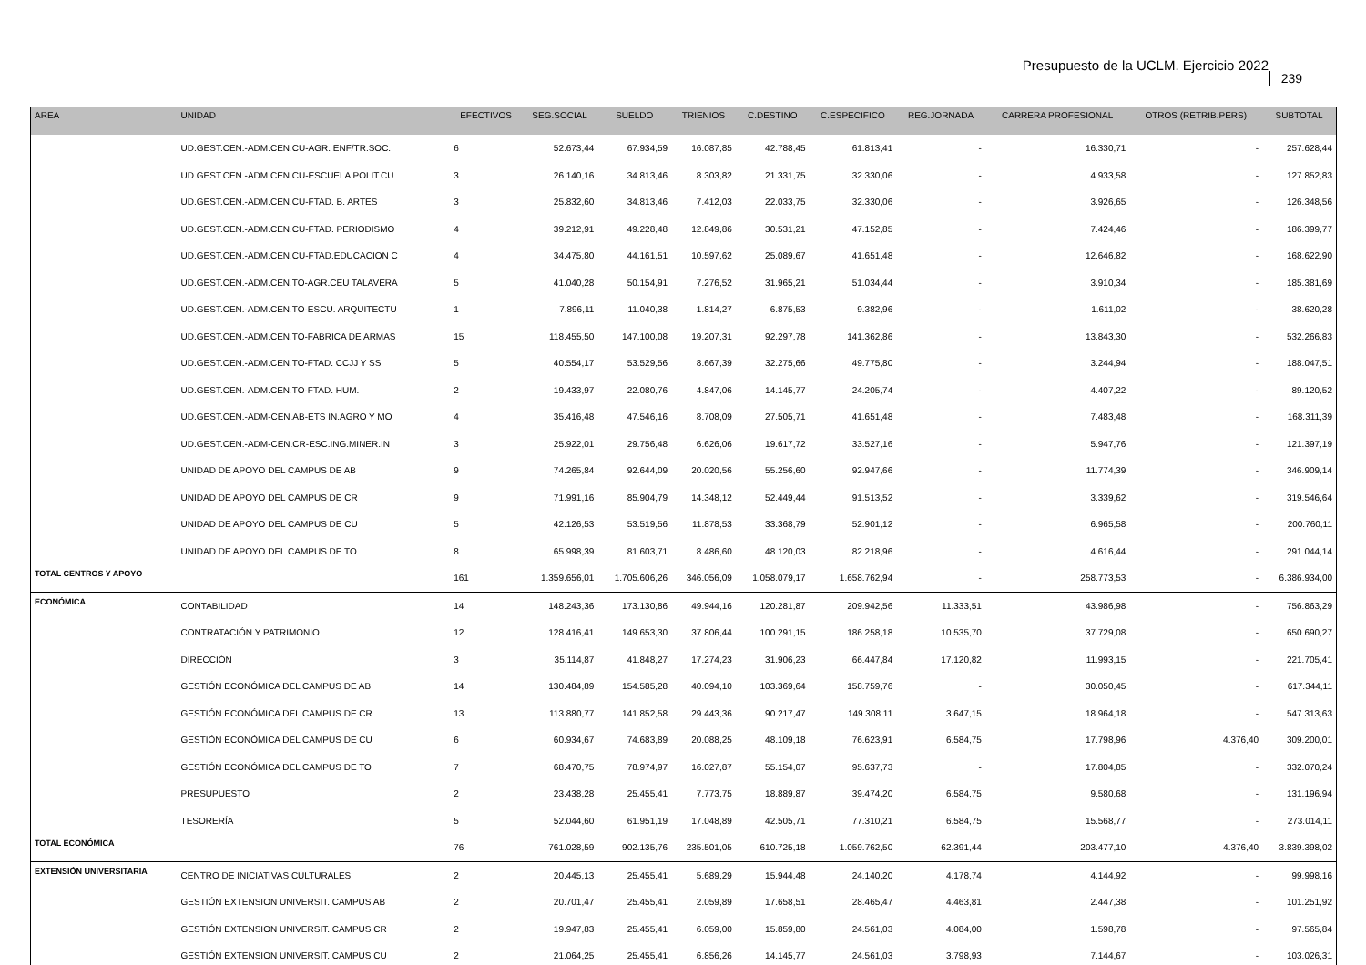Presupuesto de la UCLM. Ejercicio 2022
239
| AREA | UNIDAD | EFECTIVOS | SEG.SOCIAL | SUELDO | TRIENIOS | C.DESTINO | C.ESPECIFICO | REG.JORNADA | CARRERA PROFESIONAL | OTROS (RETRIB.PERS) | SUBTOTAL |
| --- | --- | --- | --- | --- | --- | --- | --- | --- | --- | --- | --- |
| | UD.GEST.CEN.-ADM.CEN.CU-AGR. ENF/TR.SOC. | 6 | 52.673,44 | 67.934,59 | 16.087,85 | 42.788,45 | 61.813,41 | - | 16.330,71 | - | 257.628,44 |
| | UD.GEST.CEN.-ADM.CEN.CU-ESCUELA POLIT.CU | 3 | 26.140,16 | 34.813,46 | 8.303,82 | 21.331,75 | 32.330,06 | - | 4.933,58 | - | 127.852,83 |
| | UD.GEST.CEN.-ADM.CEN.CU-FTAD. B. ARTES | 3 | 25.832,60 | 34.813,46 | 7.412,03 | 22.033,75 | 32.330,06 | - | 3.926,65 | - | 126.348,56 |
| | UD.GEST.CEN.-ADM.CEN.CU-FTAD. PERIODISMO | 4 | 39.212,91 | 49.228,48 | 12.849,86 | 30.531,21 | 47.152,85 | - | 7.424,46 | - | 186.399,77 |
| | UD.GEST.CEN.-ADM.CEN.CU-FTAD.EDUCACION C | 4 | 34.475,80 | 44.161,51 | 10.597,62 | 25.089,67 | 41.651,48 | - | 12.646,82 | - | 168.622,90 |
| | UD.GEST.CEN.-ADM.CEN.TO-AGR.CEU TALAVERA | 5 | 41.040,28 | 50.154,91 | 7.276,52 | 31.965,21 | 51.034,44 | - | 3.910,34 | - | 185.381,69 |
| | UD.GEST.CEN.-ADM.CEN.TO-ESCU. ARQUITECTU | 1 | 7.896,11 | 11.040,38 | 1.814,27 | 6.875,53 | 9.382,96 | - | 1.611,02 | - | 38.620,28 |
| | UD.GEST.CEN.-ADM.CEN.TO-FABRICA DE ARMAS | 15 | 118.455,50 | 147.100,08 | 19.207,31 | 92.297,78 | 141.362,86 | - | 13.843,30 | - | 532.266,83 |
| | UD.GEST.CEN.-ADM.CEN.TO-FTAD. CCJJ Y SS | 5 | 40.554,17 | 53.529,56 | 8.667,39 | 32.275,66 | 49.775,80 | - | 3.244,94 | - | 188.047,51 |
| | UD.GEST.CEN.-ADM.CEN.TO-FTAD. HUM. | 2 | 19.433,97 | 22.080,76 | 4.847,06 | 14.145,77 | 24.205,74 | - | 4.407,22 | - | 89.120,52 |
| | UD.GEST.CEN.-ADM-CEN.AB-ETS IN.AGRO Y MO | 4 | 35.416,48 | 47.546,16 | 8.708,09 | 27.505,71 | 41.651,48 | - | 7.483,48 | - | 168.311,39 |
| | UD.GEST.CEN.-ADM-CEN.CR-ESC.ING.MINER.IN | 3 | 25.922,01 | 29.756,48 | 6.626,06 | 19.617,72 | 33.527,16 | - | 5.947,76 | - | 121.397,19 |
| | UNIDAD DE APOYO DEL CAMPUS DE AB | 9 | 74.265,84 | 92.644,09 | 20.020,56 | 55.256,60 | 92.947,66 | - | 11.774,39 | - | 346.909,14 |
| | UNIDAD DE APOYO DEL CAMPUS DE CR | 9 | 71.991,16 | 85.904,79 | 14.348,12 | 52.449,44 | 91.513,52 | - | 3.339,62 | - | 319.546,64 |
| | UNIDAD DE APOYO DEL CAMPUS DE CU | 5 | 42.126,53 | 53.519,56 | 11.878,53 | 33.368,79 | 52.901,12 | - | 6.965,58 | - | 200.760,11 |
| | UNIDAD DE APOYO DEL CAMPUS DE TO | 8 | 65.998,39 | 81.603,71 | 8.486,60 | 48.120,03 | 82.218,96 | - | 4.616,44 | - | 291.044,14 |
| TOTAL CENTROS Y APOYO | | 161 | 1.359.656,01 | 1.705.606,26 | 346.056,09 | 1.058.079,17 | 1.658.762,94 | - | 258.773,53 | - | 6.386.934,00 |
| ECONÓMICA | CONTABILIDAD | 14 | 148.243,36 | 173.130,86 | 49.944,16 | 120.281,87 | 209.942,56 | 11.333,51 | 43.986,98 | - | 756.863,29 |
| | CONTRATACIÓN Y PATRIMONIO | 12 | 128.416,41 | 149.653,30 | 37.806,44 | 100.291,15 | 186.258,18 | 10.535,70 | 37.729,08 | - | 650.690,27 |
| | DIRECCIÓN | 3 | 35.114,87 | 41.848,27 | 17.274,23 | 31.906,23 | 66.447,84 | 17.120,82 | 11.993,15 | - | 221.705,41 |
| | GESTIÓN ECONÓMICA DEL CAMPUS DE AB | 14 | 130.484,89 | 154.585,28 | 40.094,10 | 103.369,64 | 158.759,76 | - | 30.050,45 | - | 617.344,11 |
| | GESTIÓN ECONÓMICA DEL CAMPUS DE CR | 13 | 113.880,77 | 141.852,58 | 29.443,36 | 90.217,47 | 149.308,11 | 3.647,15 | 18.964,18 | - | 547.313,63 |
| | GESTIÓN ECONÓMICA DEL CAMPUS DE CU | 6 | 60.934,67 | 74.683,89 | 20.088,25 | 48.109,18 | 76.623,91 | 6.584,75 | 17.798,96 | 4.376,40 | 309.200,01 |
| | GESTIÓN ECONÓMICA DEL CAMPUS DE TO | 7 | 68.470,75 | 78.974,97 | 16.027,87 | 55.154,07 | 95.637,73 | - | 17.804,85 | - | 332.070,24 |
| | PRESUPUESTO | 2 | 23.438,28 | 25.455,41 | 7.773,75 | 18.889,87 | 39.474,20 | 6.584,75 | 9.580,68 | - | 131.196,94 |
| | TESORERÍA | 5 | 52.044,60 | 61.951,19 | 17.048,89 | 42.505,71 | 77.310,21 | 6.584,75 | 15.568,77 | - | 273.014,11 |
| TOTAL ECONÓMICA | | 76 | 761.028,59 | 902.135,76 | 235.501,05 | 610.725,18 | 1.059.762,50 | 62.391,44 | 203.477,10 | 4.376,40 | 3.839.398,02 |
| EXTENSIÓN UNIVERSITARIA | CENTRO DE INICIATIVAS CULTURALES | 2 | 20.445,13 | 25.455,41 | 5.689,29 | 15.944,48 | 24.140,20 | 4.178,74 | 4.144,92 | - | 99.998,16 |
| | GESTIÓN EXTENSION UNIVERSIT. CAMPUS AB | 2 | 20.701,47 | 25.455,41 | 2.059,89 | 17.658,51 | 28.465,47 | 4.463,81 | 2.447,38 | - | 101.251,92 |
| | GESTIÓN EXTENSION UNIVERSIT. CAMPUS CR | 2 | 19.947,83 | 25.455,41 | 6.059,00 | 15.859,80 | 24.561,03 | 4.084,00 | 1.598,78 | - | 97.565,84 |
| | GESTIÓN EXTENSION UNIVERSIT. CAMPUS CU | 2 | 21.064,25 | 25.455,41 | 6.856,26 | 14.145,77 | 24.561,03 | 3.798,93 | 7.144,67 | - | 103.026,31 |